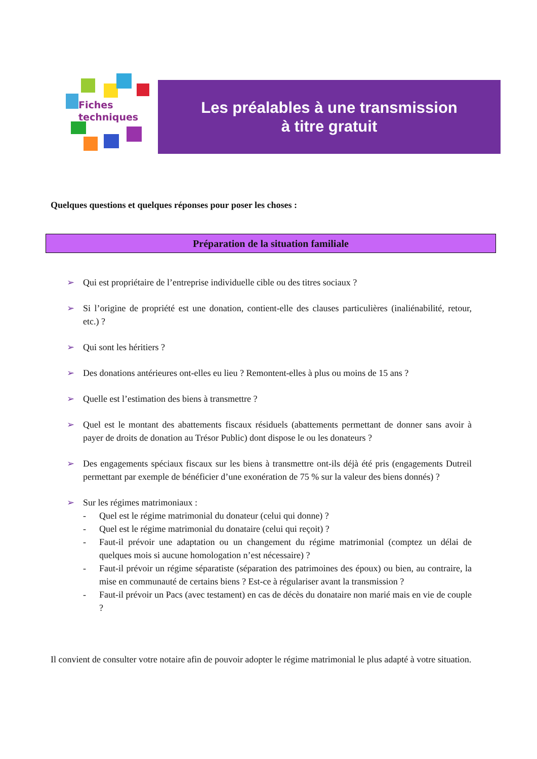Fiches
techniques
Les préalables à une transmission
à titre gratuit
Quelques questions et quelques réponses pour poser les choses :
Préparation de la situation familiale
➢ Qui est propriétaire de l’entreprise individuelle cible ou des titres sociaux ?
➢ Si l’origine de propriété est une donation, contient-elle des clauses particulières (inaliénabilité, retour, etc.) ?
➢ Qui sont les héritiers ?
➢ Des donations antérieures ont-elles eu lieu ? Remontent-elles à plus ou moins de 15 ans ?
➢ Quelle est l’estimation des biens à transmettre ?
➢ Quel est le montant des abattements fiscaux résiduels (abattements permettant de donner sans avoir à payer de droits de donation au Trésor Public) dont dispose le ou les donateurs ?
➢ Des engagements spéciaux fiscaux sur les biens à transmettre ont-ils déjà été pris (engagements Dutreil permettant par exemple de bénéficier d’une exonération de 75 % sur la valeur des biens donnés) ?
➢ Sur les régimes matrimoniaux :
- Quel est le régime matrimonial du donateur (celui qui donne) ?
- Quel est le régime matrimonial du donataire (celui qui reçoit) ?
- Faut-il prévoir une adaptation ou un changement du régime matrimonial (comptez un délai de quelques mois si aucune homologation n’est nécessaire) ?
- Faut-il prévoir un régime séparatiste (séparation des patrimoines des époux) ou bien, au contraire, la mise en communauté de certains biens ? Est-ce à régulariser avant la transmission ?
- Faut-il prévoir un Pacs (avec testament) en cas de décès du donataire non marié mais en vie de couple ?
Il convient de consulter votre notaire afin de pouvoir adopter le régime matrimonial le plus adapté à votre situation.